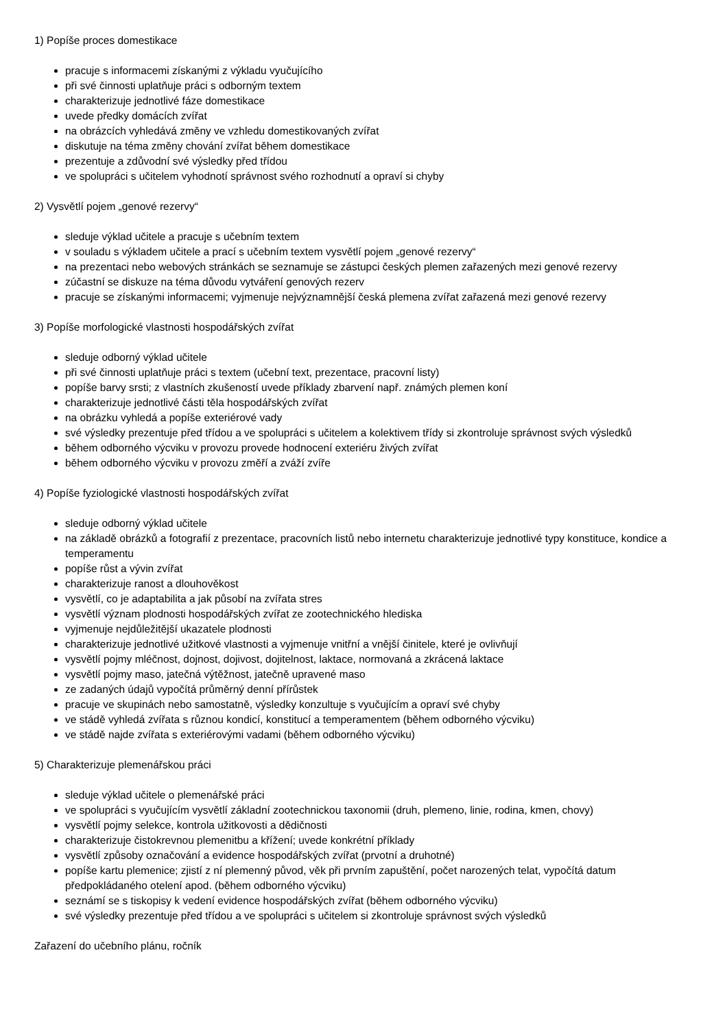1) Popíše proces domestikace
pracuje s informacemi získanými z výkladu vyučujícího
při své činnosti uplatňuje práci s odborným textem
charakterizuje jednotlivé fáze domestikace
uvede předky domácích zvířat
na obrázcích vyhledává změny ve vzhledu domestikovaných zvířat
diskutuje na téma změny chování zvířat během domestikace
prezentuje a zdůvodní své výsledky před třídou
ve spolupráci s učitelem vyhodnotí správnost svého rozhodnutí a opraví si chyby
2) Vysvětlí pojem „genové rezervy“
sleduje výklad učitele a pracuje s učebním textem
v souladu s výkladem učitele a prací s učebním textem vysvětlí pojem „genové rezervy“
na prezentaci nebo webových stránkách se seznamuje se zástupci českých plemen zařazených mezi genové rezervy
zúčastní se diskuze na téma důvodu vytváření genových rezerv
pracuje se získanými informacemi; vyjmenuje nejvýznamnější česká plemena zvířat zařazená mezi genové rezervy
3) Popíše morfologické vlastnosti hospodářských zvířat
sleduje odborný výklad učitele
při své činnosti uplatňuje práci s textem (učební text, prezentace, pracovní listy)
popíše barvy srsti; z vlastních zkušeností uvede příklady zbarvení např. známých plemen koní
charakterizuje jednotlivé části těla hospodářských zvířat
na obrázku vyhledá a popíše exteriérové vady
své výsledky prezentuje před třídou a ve spolupráci s učitelem a kolektivem třídy si zkontroluje správnost svých výsledků
během odborného výcviku v provozu provede hodnocení exteriéru živých zvířat
během odborného výcviku v provozu změří a zváží zvíře
4) Popíše fyziologické vlastnosti hospodářských zvířat
sleduje odborný výklad učitele
na základě obrázků a fotografií z prezentace, pracovních listů nebo internetu charakterizuje jednotlivé typy konstituce, kondice a temperamentu
popíše růst a vývin zvířat
charakterizuje ranost a dlouhověkost
vysvětlí, co je adaptabilita a jak působí na zvířata stres
vysvětlí význam plodnosti hospodářských zvířat ze zootechnického hlediska
vyjmenuje nejdůležitější ukazatele plodnosti
charakterizuje jednotlivé užitkové vlastnosti a vyjmenuje vnitřní a vnější činitele, které je ovlivňují
vysvětlí pojmy mléčnost, dojnost, dojivost, dojitelnost, laktace, normovaná a zkrácená laktace
vysvětlí pojmy maso, jatečná výtěžnost, jatečně upravené maso
ze zadaných údajů vypočítá průměrný denní přírůstek
pracuje ve skupinách nebo samostatně, výsledky konzultuje s vyučujícím a opraví své chyby
ve stádě vyhledá zvířata s různou kondicí, konstitucí a temperamentem (během odborného výcviku)
ve stádě najde zvířata s exteriérovými vadami (během odborného výcviku)
5) Charakterizuje plemenářskou práci
sleduje výklad učitele o plemenářské práci
ve spolupráci s vyučujícím vysvětlí základní zootechnickou taxonomii (druh, plemeno, linie, rodina, kmen, chovy)
vysvětlí pojmy selekce, kontrola užitkovosti a dědičnosti
charakterizuje čistokrevnou plemenitbu a křížení; uvede konkrétní příklady
vysvětlí způsoby označování a evidence hospodářských zvířat (prvotní a druhotné)
popíše kartu plemenice; zjistí z ní plemenný původ, věk při prvním zapuštění, počet narozených telat, vypočítá datum předpokládaného otelení apod. (během odborného výcviku)
seznámí se s tiskopisy k vedení evidence hospodářských zvířat (během odborného výcviku)
své výsledky prezentuje před třídou a ve spolupráci s učitelem si zkontroluje správnost svých výsledků
Zařazení do učebního plánu, ročník